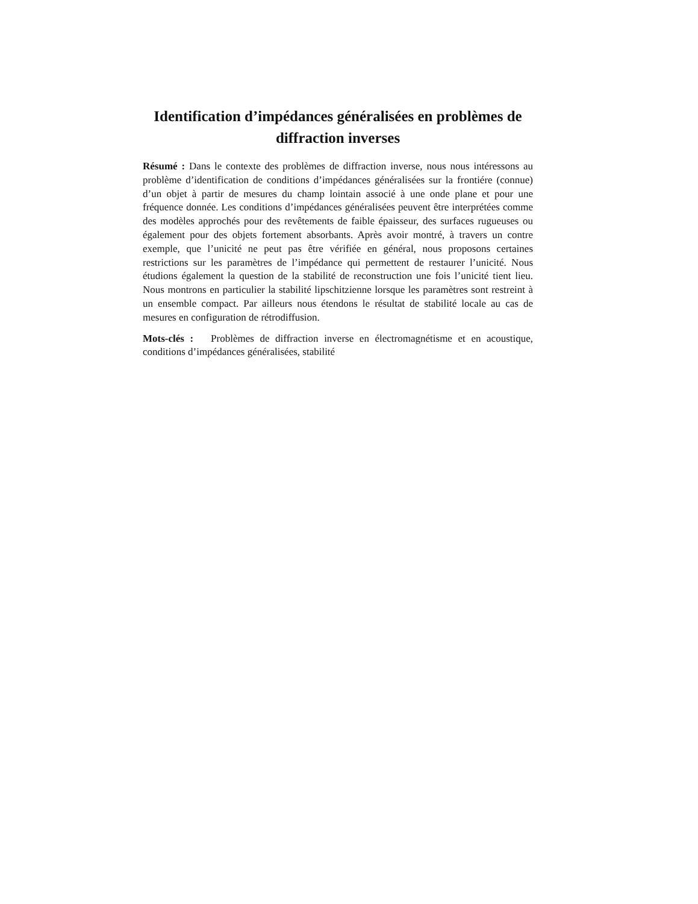Identification d’impédances généralisées en problèmes de diffraction inverses
Résumé : Dans le contexte des problèmes de diffraction inverse, nous nous intéressons au problème d’identification de conditions d’impédances généralisées sur la frontiére (connue) d’un objet à partir de mesures du champ lointain associé à une onde plane et pour une fréquence donnée. Les conditions d’impédances généralisées peuvent être interprétées comme des modèles approchés pour des revêtements de faible épaisseur, des surfaces rugueuses ou également pour des objets fortement absorbants. Après avoir montré, à travers un contre exemple, que l’unicité ne peut pas être vérifiée en général, nous proposons certaines restrictions sur les paramètres de l’impédance qui permettent de restaurer l’unicité. Nous étudions également la question de la stabilité de reconstruction une fois l’unicité tient lieu. Nous montrons en particulier la stabilité lipschitzienne lorsque les paramètres sont restreint à un ensemble compact. Par ailleurs nous étendons le résultat de stabilité locale au cas de mesures en configuration de rétrodiffusion.
Mots-clés : Problèmes de diffraction inverse en électromagnétisme et en acoustique, conditions d’impédances généralisées, stabilité